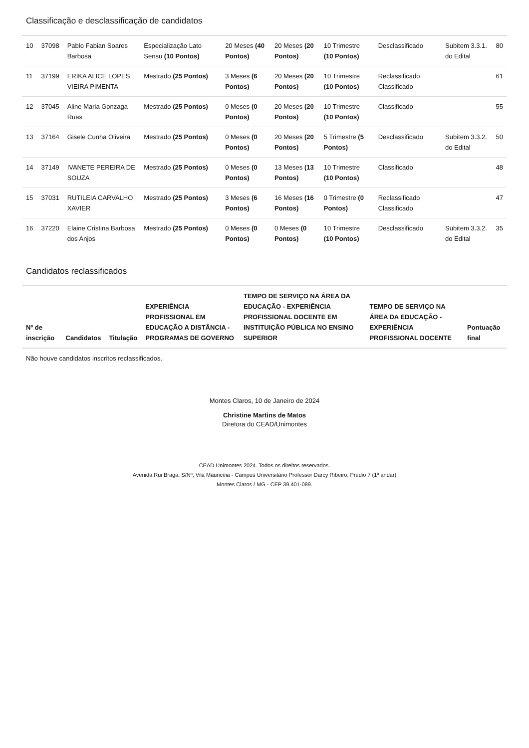Classificação e desclassificação de candidatos
| 10 | 37098 | Pablo Fabian Soares Barbosa | Especialização Lato Sensu (10 Pontos) | 20 Meses (40 Pontos) | 20 Meses (20 Pontos) | 10 Trimestre (10 Pontos) | Desclassificado | Subitem 3.3.1. do Edital | 80 |
| 11 | 37199 | ERIKA ALICE LOPES VIEIRA PIMENTA | Mestrado (25 Pontos) | 3 Meses (6 Pontos) | 20 Meses (20 Pontos) | 10 Trimestre (10 Pontos) | Reclassificado Classificado | | 61 |
| 12 | 37045 | Aline Maria Gonzaga Ruas | Mestrado (25 Pontos) | 0 Meses (0 Pontos) | 20 Meses (20 Pontos) | 10 Trimestre (10 Pontos) | Classificado | | 55 |
| 13 | 37164 | Gisele Cunha Oliveira | Mestrado (25 Pontos) | 0 Meses (0 Pontos) | 20 Meses (20 Pontos) | 5 Trimestre (5 Pontos) | Desclassificado | Subitem 3.3.2. do Edital | 50 |
| 14 | 37149 | IVANETE PEREIRA DE SOUZA | Mestrado (25 Pontos) | 0 Meses (0 Pontos) | 13 Meses (13 Pontos) | 10 Trimestre (10 Pontos) | Classificado | | 48 |
| 15 | 37031 | RUTILEIA CARVALHO XAVIER | Mestrado (25 Pontos) | 3 Meses (6 Pontos) | 16 Meses (16 Pontos) | 0 Trimestre (0 Pontos) | Reclassificado Classificado | | 47 |
| 16 | 37220 | Elaine Cristina Barbosa dos Anjos | Mestrado (25 Pontos) | 0 Meses (0 Pontos) | 0 Meses (0 Pontos) | 10 Trimestre (10 Pontos) | Desclassificado | Subitem 3.3.2. do Edital | 35 |
Candidatos reclassificados
| Nº de inscrição | Candidatos | Titulação | EXPERIÊNCIA PROFISSIONAL EM EDUCAÇÃO A DISTÂNCIA - PROGRAMAS DE GOVERNO | TEMPO DE SERVIÇO NA ÁREA DA EDUCAÇÃO - EXPERIÊNCIA PROFISSIONAL DOCENTE EM INSTITUIÇÃO PÚBLICA NO ENSINO SUPERIOR | TEMPO DE SERVIÇO NA ÁREA DA EDUCAÇÃO - EXPERIÊNCIA PROFISSIONAL DOCENTE | Pontuação final |
| --- | --- | --- | --- | --- | --- | --- |
Não houve candidatos inscritos reclassificados.
Montes Claros, 10 de Janeiro de 2024
Christine Martins de Matos
Diretora do CEAD/Unimontes
CEAD Unimontes 2024. Todos os direitos reservados.
Avenida Rui Braga, S/Nº, Vila Mauricéia - Campus Universitário Professor Darcy Ribeiro, Prédio 7 (1º andar)
Montes Claros / MG - CEP 39.401-089.